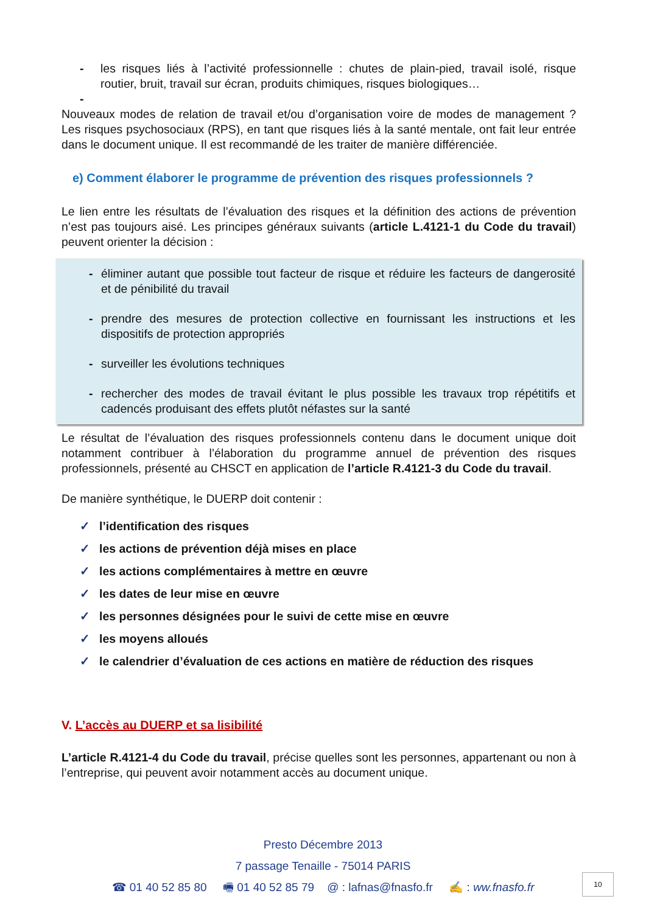- les risques liés à l’activité professionnelle : chutes de plain-pied, travail isolé, risque routier, bruit, travail sur écran, produits chimiques, risques biologiques…
-
Nouveaux modes de relation de travail et/ou d’organisation voire de modes de management ? Les risques psychosociaux (RPS), en tant que risques liés à la santé mentale, ont fait leur entrée dans le document unique. Il est recommandé de les traiter de manière différenciée.
e) Comment élaborer le programme de prévention des risques professionnels ?
Le lien entre les résultats de l’évaluation des risques et la définition des actions de prévention n’est pas toujours aisé. Les principes généraux suivants (article L.4121-1 du Code du travail) peuvent orienter la décision :
- éliminer autant que possible tout facteur de risque et réduire les facteurs de dangerosité et de pénibilité du travail
- prendre des mesures de protection collective en fournissant les instructions et les dispositifs de protection appropriés
- surveiller les évolutions techniques
- rechercher des modes de travail évitant le plus possible les travaux trop répétitifs et cadencés produisant des effets plutôt néfastes sur la santé
Le résultat de l’évaluation des risques professionnels contenu dans le document unique doit notamment contribuer à l’élaboration du programme annuel de prévention des risques professionnels, présenté au CHSCT en application de l’article R.4121-3 du Code du travail.
De manière synthétique, le DUERP doit contenir :
✓ l’identification des risques
✓ les actions de prévention déjà mises en place
✓ les actions complémentaires à mettre en œuvre
✓ les dates de leur mise en œuvre
✓ les personnes désignées pour le suivi de cette mise en œuvre
✓ les moyens alloués
✓ le calendrier d’évaluation de ces actions en matière de réduction des risques
V. L’accès au DUERP et sa lisibilité
L’article R.4121-4 du Code du travail, précise quelles sont les personnes, appartenant ou non à l’entreprise, qui peuvent avoir notamment accès au document unique.
Presto Décembre 2013
7 passage Tenaille - 75014 PARIS
☎ 01 40 52 85 80 🖷 01 40 52 85 79 @ : lafnas@fnasfo.fr ✍ : ww.fnasfo.fr
10